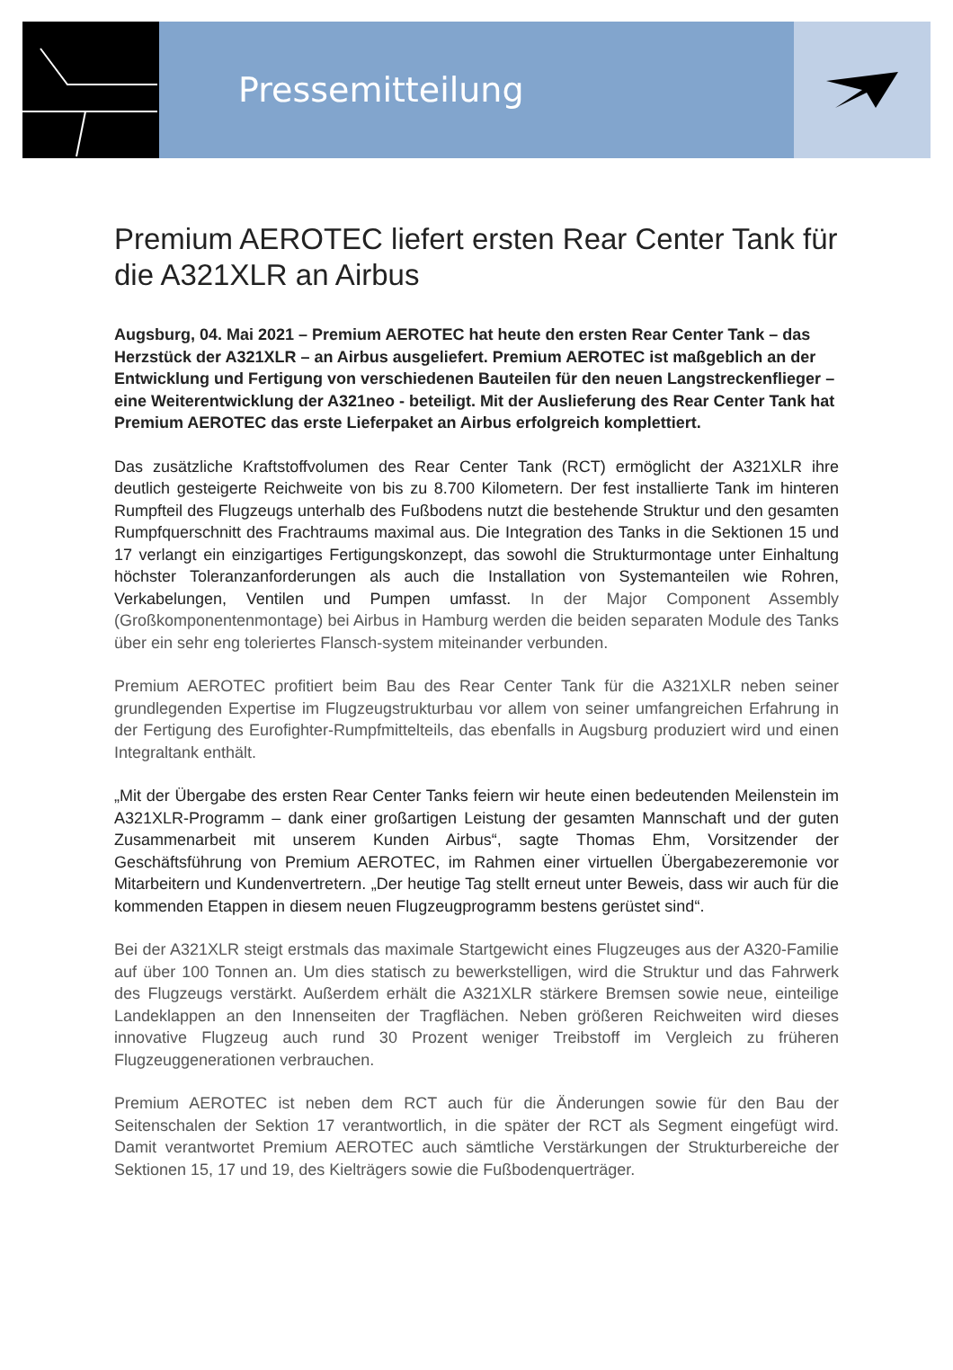Pressemitteilung
Premium AEROTEC liefert ersten Rear Center Tank für die A321XLR an Airbus
Augsburg, 04. Mai 2021 – Premium AEROTEC hat heute den ersten Rear Center Tank – das Herzstück der A321XLR – an Airbus ausgeliefert. Premium AEROTEC ist maßgeblich an der Entwicklung und Fertigung von verschiedenen Bauteilen für den neuen Langstreckenflieger – eine Weiterentwicklung der A321neo - beteiligt. Mit der Auslieferung des Rear Center Tank hat Premium AEROTEC das erste Lieferpaket an Airbus erfolgreich komplettiert.
Das zusätzliche Kraftstoffvolumen des Rear Center Tank (RCT) ermöglicht der A321XLR ihre deutlich gesteigerte Reichweite von bis zu 8.700 Kilometern. Der fest installierte Tank im hinteren Rumpfteil des Flugzeugs unterhalb des Fußbodens nutzt die bestehende Struktur und den gesamten Rumpfquerschnitt des Frachtraums maximal aus. Die Integration des Tanks in die Sektionen 15 und 17 verlangt ein einzigartiges Fertigungskonzept, das sowohl die Strukturmontage unter Einhaltung höchster Toleranzanforderungen als auch die Installation von Systemanteilen wie Rohren, Verkabelungen, Ventilen und Pumpen umfasst. In der Major Component Assembly (Großkomponentenmontage) bei Airbus in Hamburg werden die beiden separaten Module des Tanks über ein sehr eng toleriertes Flansch-system miteinander verbunden.
Premium AEROTEC profitiert beim Bau des Rear Center Tank für die A321XLR neben seiner grundlegenden Expertise im Flugzeugstrukturbau vor allem von seiner umfangreichen Erfahrung in der Fertigung des Eurofighter-Rumpfmittelteils, das ebenfalls in Augsburg produziert wird und einen Integraltank enthält.
„Mit der Übergabe des ersten Rear Center Tanks feiern wir heute einen bedeutenden Meilenstein im A321XLR-Programm – dank einer großartigen Leistung der gesamten Mannschaft und der guten Zusammenarbeit mit unserem Kunden Airbus“, sagte Thomas Ehm, Vorsitzender der Geschäftsführung von Premium AEROTEC, im Rahmen einer virtuellen Übergabezeremonie vor Mitarbeitern und Kundenvertretern. „Der heutige Tag stellt erneut unter Beweis, dass wir auch für die kommenden Etappen in diesem neuen Flugzeugprogramm bestens gerüstet sind“.
Bei der A321XLR steigt erstmals das maximale Startgewicht eines Flugzeuges aus der A320-Familie auf über 100 Tonnen an. Um dies statisch zu bewerkstelligen, wird die Struktur und das Fahrwerk des Flugzeugs verstärkt. Außerdem erhält die A321XLR stärkere Bremsen sowie neue, einteilige Landeklappen an den Innenseiten der Tragflächen. Neben größeren Reichweiten wird dieses innovative Flugzeug auch rund 30 Prozent weniger Treibstoff im Vergleich zu früheren Flugzeuggenerationen verbrauchen.
Premium AEROTEC ist neben dem RCT auch für die Änderungen sowie für den Bau der Seitenschalen der Sektion 17 verantwortlich, in die später der RCT als Segment eingefügt wird. Damit verantwortet Premium AEROTEC auch sämtliche Verstärkungen der Strukturbereiche der Sektionen 15, 17 und 19, des Kielträgers sowie die Fußbodenquerträger.